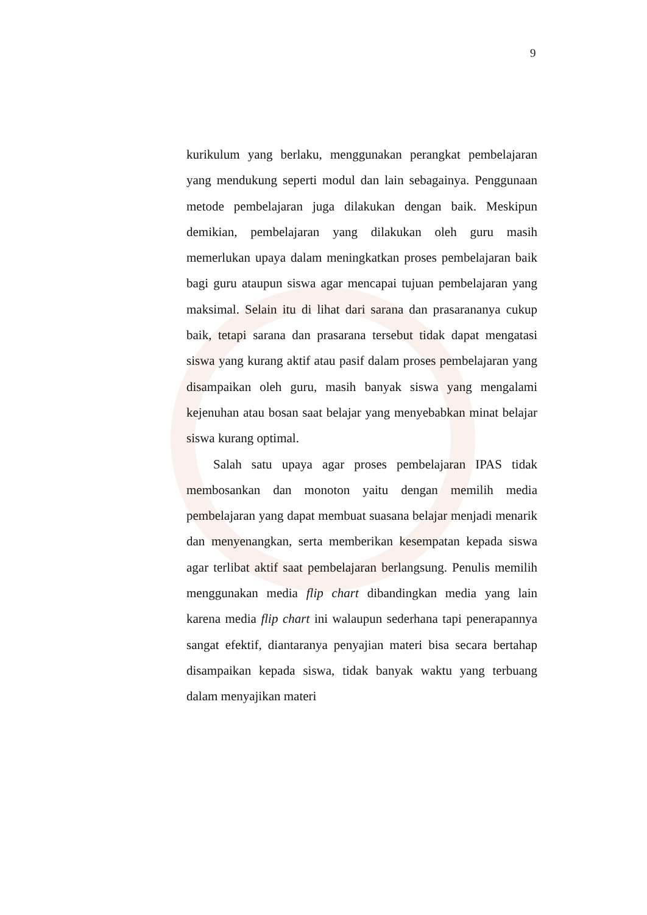9
kurikulum yang berlaku, menggunakan perangkat pembelajaran yang mendukung seperti modul dan lain sebagainya. Penggunaan metode pembelajaran juga dilakukan dengan baik. Meskipun demikian, pembelajaran yang dilakukan oleh guru masih memerlukan upaya dalam meningkatkan proses pembelajaran baik bagi guru ataupun siswa agar mencapai tujuan pembelajaran yang maksimal. Selain itu di lihat dari sarana dan prasarananya cukup baik, tetapi sarana dan prasarana tersebut tidak dapat mengatasi siswa yang kurang aktif atau pasif dalam proses pembelajaran yang disampaikan oleh guru, masih banyak siswa yang mengalami kejenuhan atau bosan saat belajar yang menyebabkan minat belajar siswa kurang optimal.
Salah satu upaya agar proses pembelajaran IPAS tidak membosankan dan monoton yaitu dengan memilih media pembelajaran yang dapat membuat suasana belajar menjadi menarik dan menyenangkan, serta memberikan kesempatan kepada siswa agar terlibat aktif saat pembelajaran berlangsung. Penulis memilih menggunakan media flip chart dibandingkan media yang lain karena media flip chart ini walaupun sederhana tapi penerapannya sangat efektif, diantaranya penyajian materi bisa secara bertahap disampaikan kepada siswa, tidak banyak waktu yang terbuang dalam menyajikan materi